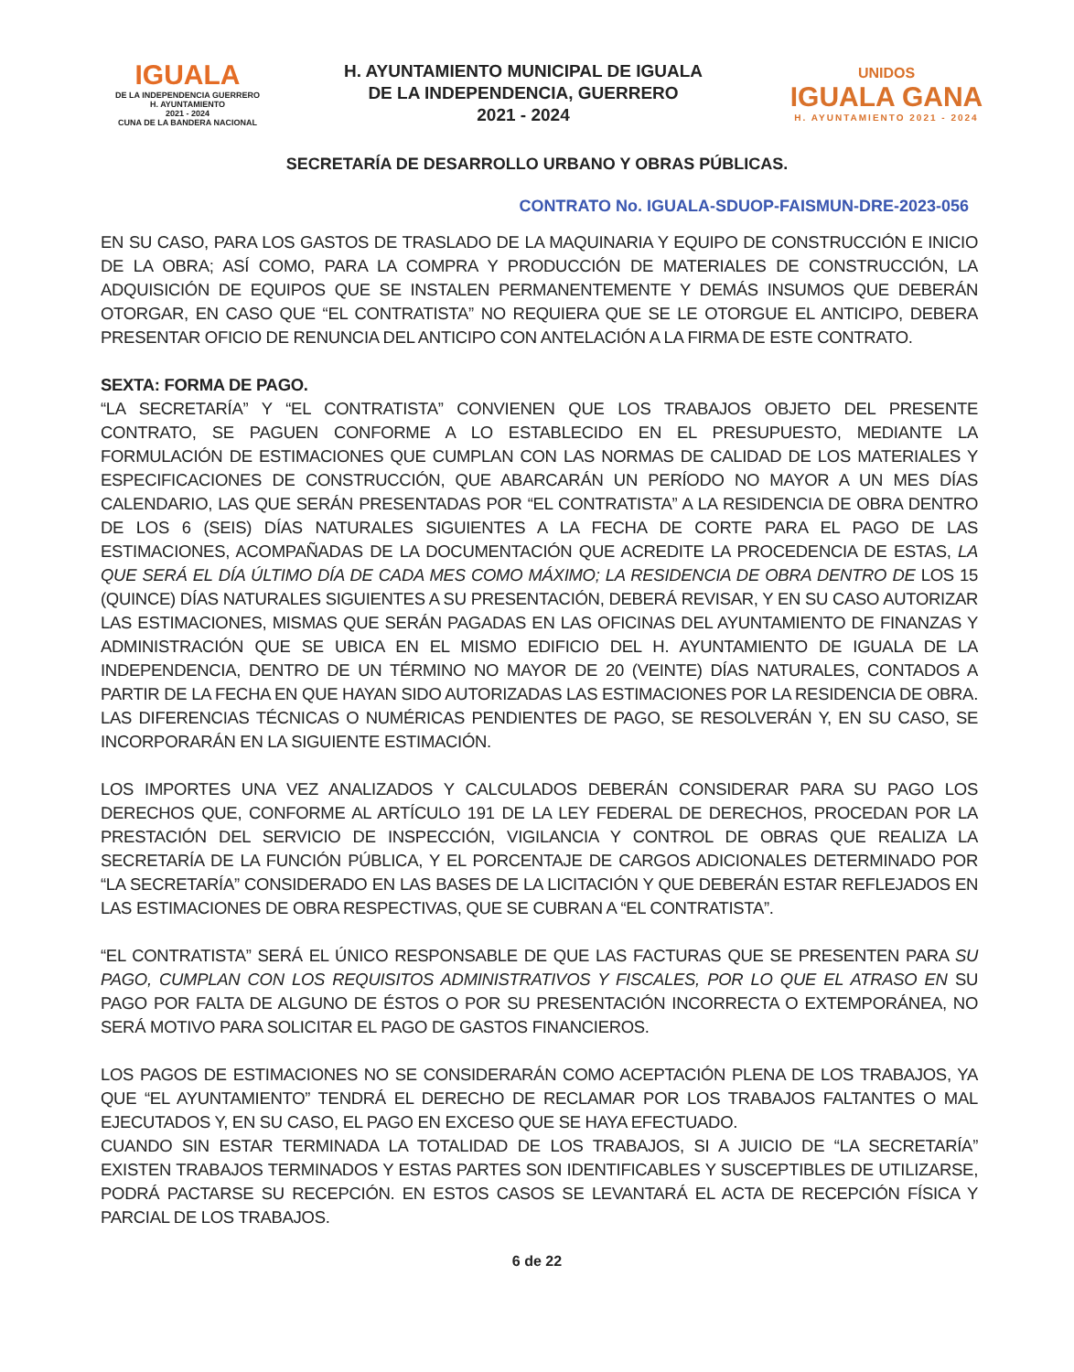IGUALA
DE LA INDEPENDENCIA GUERRERO
H. AYUNTAMIENTO
2021 - 2024
CUNA DE LA BANDERA NACIONAL
H. AYUNTAMIENTO MUNICIPAL DE IGUALA
DE LA INDEPENDENCIA, GUERRERO
2021 - 2024
UNIDOS
IGUALA GANA
H. AYUNTAMIENTO 2021 - 2024
SECRETARÍA DE DESARROLLO URBANO Y OBRAS PÚBLICAS.
CONTRATO No. IGUALA-SDUOP-FAISMUN-DRE-2023-056
EN SU CASO, PARA LOS GASTOS DE TRASLADO DE LA MAQUINARIA Y EQUIPO DE CONSTRUCCIÓN E INICIO DE LA OBRA; ASÍ COMO, PARA LA COMPRA Y PRODUCCIÓN DE MATERIALES DE CONSTRUCCIÓN, LA ADQUISICIÓN DE EQUIPOS QUE SE INSTALEN PERMANENTEMENTE Y DEMÁS INSUMOS QUE DEBERÁN OTORGAR, EN CASO QUE “EL CONTRATISTA” NO REQUIERA QUE SE LE OTORGUE EL ANTICIPO, DEBERA PRESENTAR OFICIO DE RENUNCIA DEL ANTICIPO CON ANTELACIÓN A LA FIRMA DE ESTE CONTRATO.
SEXTA: FORMA DE PAGO.
“LA SECRETARÍA” Y “EL CONTRATISTA” CONVIENEN QUE LOS TRABAJOS OBJETO DEL PRESENTE CONTRATO, SE PAGUEN CONFORME A LO ESTABLECIDO EN EL PRESUPUESTO, MEDIANTE LA FORMULACIÓN DE ESTIMACIONES QUE CUMPLAN CON LAS NORMAS DE CALIDAD DE LOS MATERIALES Y ESPECIFICACIONES DE CONSTRUCCIÓN, QUE ABARCARÁN UN PERÍODO NO MAYOR A UN MES DÍAS CALENDARIO, LAS QUE SERÁN PRESENTADAS POR “EL CONTRATISTA” A LA RESIDENCIA DE OBRA DENTRO DE LOS 6 (SEIS) DÍAS NATURALES SIGUIENTES A LA FECHA DE CORTE PARA EL PAGO DE LAS ESTIMACIONES, ACOMPAÑADAS DE LA DOCUMENTACIÓN QUE ACREDITE LA PROCEDENCIA DE ESTAS, LA QUE SERÁ EL DÍA ÚLTIMO DÍA DE CADA MES COMO MÁXIMO; LA RESIDENCIA DE OBRA DENTRO DE LOS 15 (QUINCE) DÍAS NATURALES SIGUIENTES A SU PRESENTACIÓN, DEBERÁ REVISAR, Y EN SU CASO AUTORIZAR LAS ESTIMACIONES, MISMAS QUE SERÁN PAGADAS EN LAS OFICINAS DEL AYUNTAMIENTO DE FINANZAS Y ADMINISTRACIÓN QUE SE UBICA EN EL MISMO EDIFICIO DEL H. AYUNTAMIENTO DE IGUALA DE LA INDEPENDENCIA, DENTRO DE UN TÉRMINO NO MAYOR DE 20 (VEINTE) DÍAS NATURALES, CONTADOS A PARTIR DE LA FECHA EN QUE HAYAN SIDO AUTORIZADAS LAS ESTIMACIONES POR LA RESIDENCIA DE OBRA. LAS DIFERENCIAS TÉCNICAS O NUMÉRICAS PENDIENTES DE PAGO, SE RESOLVERÁN Y, EN SU CASO, SE INCORPORARÁN EN LA SIGUIENTE ESTIMACIÓN.
LOS IMPORTES UNA VEZ ANALIZADOS Y CALCULADOS DEBERÁN CONSIDERAR PARA SU PAGO LOS DERECHOS QUE, CONFORME AL ARTÍCULO 191 DE LA LEY FEDERAL DE DERECHOS, PROCEDAN POR LA PRESTACIÓN DEL SERVICIO DE INSPECCIÓN, VIGILANCIA Y CONTROL DE OBRAS QUE REALIZA LA SECRETARÍA DE LA FUNCIÓN PÚBLICA, Y EL PORCENTAJE DE CARGOS ADICIONALES DETERMINADO POR “LA SECRETARÍA” CONSIDERADO EN LAS BASES DE LA LICITACIÓN Y QUE DEBERÁN ESTAR REFLEJADOS EN LAS ESTIMACIONES DE OBRA RESPECTIVAS, QUE SE CUBRAN A “EL CONTRATISTA”.
“EL CONTRATISTA” SERÁ EL ÚNICO RESPONSABLE DE QUE LAS FACTURAS QUE SE PRESENTEN PARA SU PAGO, CUMPLAN CON LOS REQUISITOS ADMINISTRATIVOS Y FISCALES, POR LO QUE EL ATRASO EN SU PAGO POR FALTA DE ALGUNO DE ÉSTOS O POR SU PRESENTACIÓN INCORRECTA O EXTEMPORÁNEA, NO SERÁ MOTIVO PARA SOLICITAR EL PAGO DE GASTOS FINANCIEROS.
LOS PAGOS DE ESTIMACIONES NO SE CONSIDERARÁN COMO ACEPTACIÓN PLENA DE LOS TRABAJOS, YA QUE “EL AYUNTAMIENTO” TENDRÁ EL DERECHO DE RECLAMAR POR LOS TRABAJOS FALTANTES O MAL EJECUTADOS Y, EN SU CASO, EL PAGO EN EXCESO QUE SE HAYA EFECTUADO.
CUANDO SIN ESTAR TERMINADA LA TOTALIDAD DE LOS TRABAJOS, SI A JUICIO DE “LA SECRETARÍA” EXISTEN TRABAJOS TERMINADOS Y ESTAS PARTES SON IDENTIFICABLES Y SUSCEPTIBLES DE UTILIZARSE, PODRÁ PACTARSE SU RECEPCIÓN. EN ESTOS CASOS SE LEVANTARÁ EL ACTA DE RECEPCIÓN FÍSICA Y PARCIAL DE LOS TRABAJOS.
6 de 22